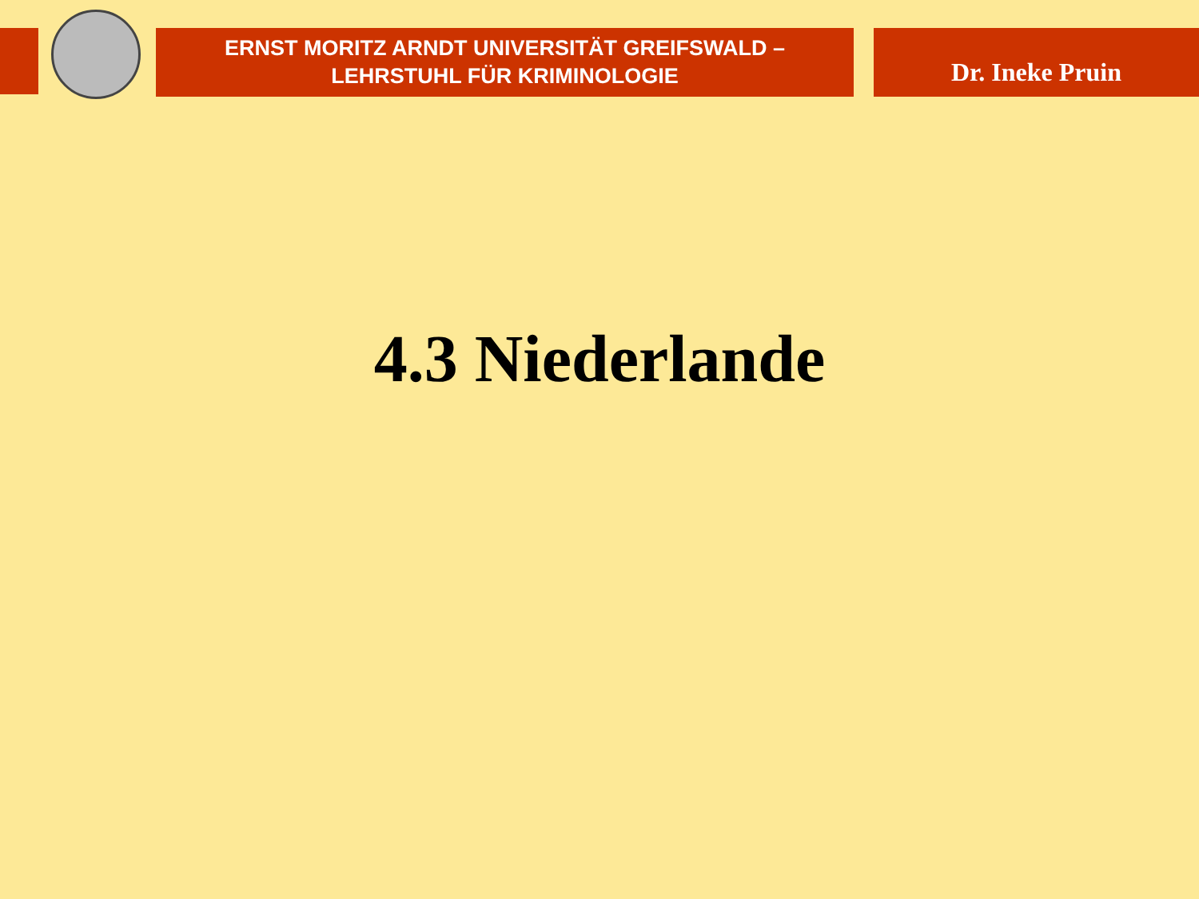ERNST MORITZ ARNDT UNIVERSITÄT GREIFSWALD –
LEHRSTUHL FÜR KRIMINOLOGIE
Dr. Ineke Pruin
4.3 Niederlande